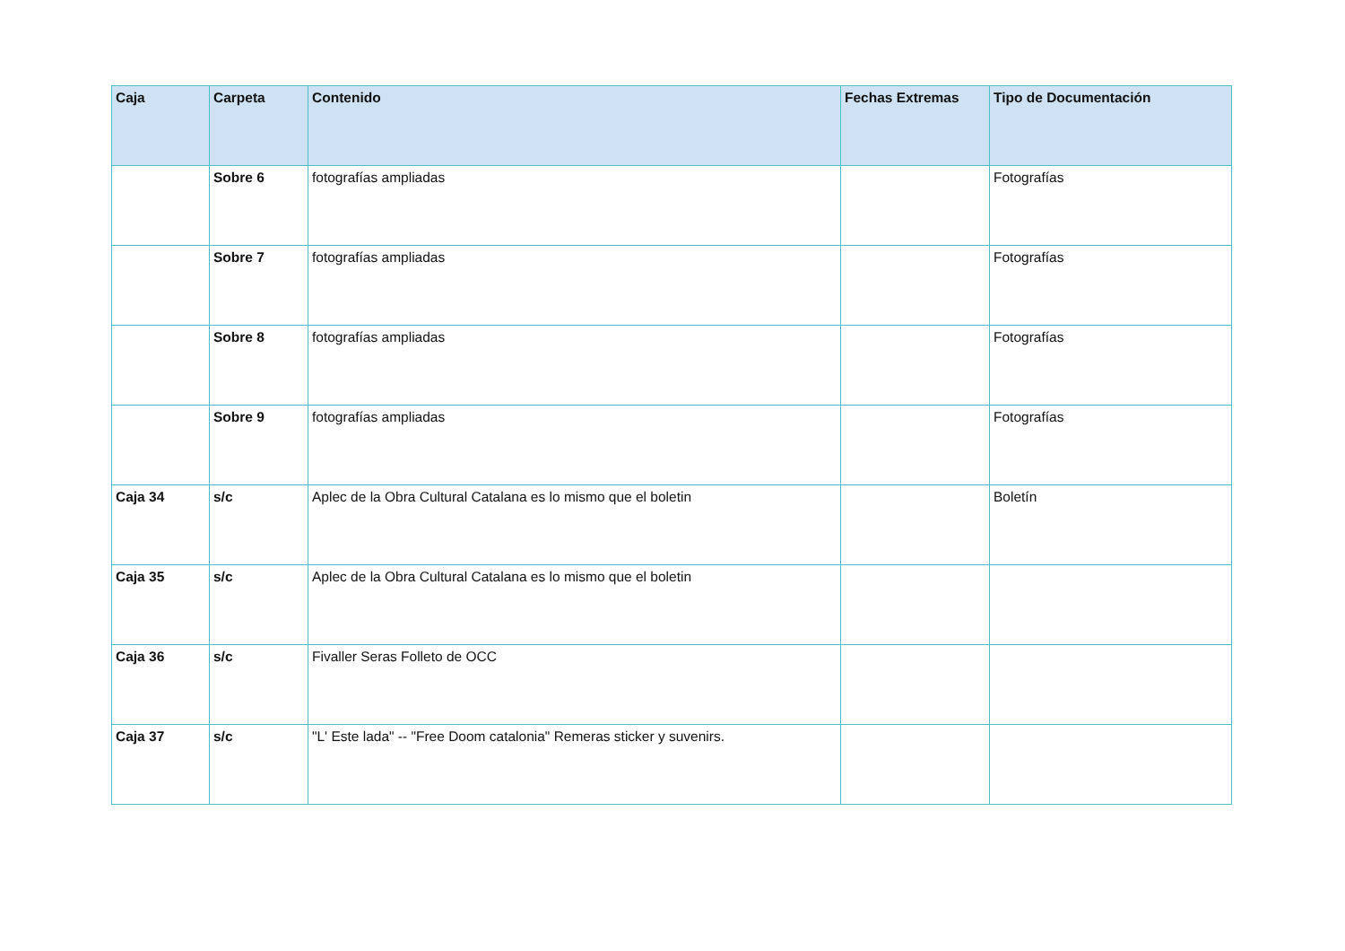| Caja | Carpeta | Contenido | Fechas Extremas | Tipo de Documentación |
| --- | --- | --- | --- | --- |
| | Sobre 6 | fotografías ampliadas | | Fotografías |
| | Sobre 7 | fotografías ampliadas | | Fotografías |
| | Sobre 8 | fotografías ampliadas | | Fotografías |
| | Sobre 9 | fotografías ampliadas | | Fotografías |
| Caja 34 | s/c | Aplec de la Obra Cultural Catalana es lo mismo que el boletin | | Boletín |
| Caja 35 | s/c | Aplec de la Obra Cultural Catalana es lo mismo que el boletin | | |
| Caja 36 | s/c | Fivaller Seras Folleto de OCC | | |
| Caja 37 | s/c | "L' Este lada" -- "Free Doom catalonia" Remeras sticker y suvenirs. | | |